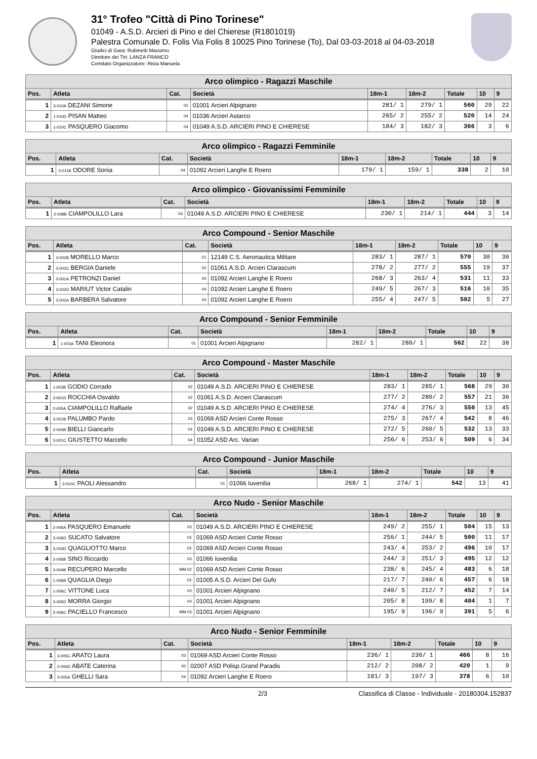31° Trofeo "Città di Pino Torinese"
01049 - A.S.D. Arcieri di Pino e del Chierese (R1801019)
Palestra Comunale D. Folis Via Folis 8 10025 Pino Torinese (To), Dal 03-03-2018 al 04-03-2018
Giudici di Gara: Rubinetti Massimo
Direttore dei Tiri: LANZA FRANCO
Comitato Organizzatore: Rista Manuela
| Arco olimpico - Ragazzi Maschile | | | | | | | | |
| --- | --- | --- | --- | --- | --- | --- | --- | --- |
| Pos. | Atleta | Cat. | Società | 18m-1 | 18m-2 | Totale | 10 | 9 |
| 1 | 3-010A DEZANI Simone | 02 | 01001 Arcieri Alpignano | 281/ 1 | 279/ 1 | 560 | 29 | 22 |
| 2 | 1-010D PISAN Matteo | 04 | 01036 Arcieri Astarco | 265/ 2 | 255/ 2 | 520 | 14 | 24 |
| 3 | 1-010C PASQUERO Giacomo | 04 | 01049 A.S.D. ARCIERI PINO E CHIERESE | 184/ 3 | 182/ 3 | 366 | 3 | 6 |
| Arco olimpico - Ragazzi Femminile | | | | | | | | |
| --- | --- | --- | --- | --- | --- | --- | --- | --- |
| Pos. | Atleta | Cat. | Società | 18m-1 | 18m-2 | Totale | 10 | 9 |
| 1 | 3-011B ODORE Sonia | 04 | 01092 Arcieri Langhe E Roero | 179/ 1 | 159/ 1 | 338 | 2 | 10 |
| Arco olimpico - Giovanissimi Femminile | | | | | | | | |
| --- | --- | --- | --- | --- | --- | --- | --- | --- |
| Pos. | Atleta | Cat. | Società | 18m-1 | 18m-2 | Totale | 10 | 9 |
| 1 | 2-008B CIAMPOLILLO Lara | 04 | 01049 A.S.D. ARCIERI PINO E CHIERESE | 230/ 1 | 214/ 1 | 444 | 3 | 14 |
| Arco Compound - Senior Maschile | | | | | | | | |
| --- | --- | --- | --- | --- | --- | --- | --- | --- |
| Pos. | Atleta | Cat. | Società | 18m-1 | 18m-2 | Totale | 10 | 9 |
| 1 | 3-002B MORELLO Marco | 01 | 12149 C.S. Aeronautica Militare | 283/ 1 | 287/ 1 | 570 | 30 | 30 |
| 2 | 3-002C BERGIA Daniele | 02 | 01061 A.S.D. Arcieri Clarascum | 278/ 2 | 277/ 2 | 555 | 19 | 37 |
| 3 | 3-001A PETRONZI Daniel | 04 | 01092 Arcieri Langhe E Roero | 268/ 3 | 263/ 4 | 531 | 11 | 33 |
| 4 | 3-002D MARIUT Victor Catalin | 04 | 01092 Arcieri Langhe E Roero | 249/ 5 | 267/ 3 | 516 | 10 | 35 |
| 5 | 3-002A BARBERA Salvatore | 04 | 01092 Arcieri Langhe E Roero | 255/ 4 | 247/ 5 | 502 | 5 | 27 |
| Arco Compound - Senior Femminile | | | | | | | | |
| --- | --- | --- | --- | --- | --- | --- | --- | --- |
| Pos. | Atleta | Cat. | Società | 18m-1 | 18m-2 | Totale | 10 | 9 |
| 1 | 1-003A TANI Eleonora | 01 | 01001 Arcieri Alpignano | 282/ 1 | 280/ 1 | 562 | 22 | 38 |
| Arco Compound - Master Maschile | | | | | | | | |
| --- | --- | --- | --- | --- | --- | --- | --- | --- |
| Pos. | Atleta | Cat. | Società | 18m-1 | 18m-2 | Totale | 10 | 9 |
| 1 | 1-003B GODIO Corrado | 02 | 01049 A.S.D. ARCIERI PINO E CHIERESE | 283/ 1 | 285/ 1 | 568 | 29 | 30 |
| 2 | 3-001D ROCCHIA Osvaldo | 02 | 01061 A.S.D. Arcieri Clarascum | 277/ 2 | 280/ 2 | 557 | 21 | 36 |
| 3 | 2-005A CIAMPOLILLO Raffaele | 02 | 01049 A.S.D. ARCIERI PINO E CHIERESE | 274/ 4 | 276/ 3 | 550 | 13 | 45 |
| 4 | 3-001B PALUMBO Pardo | 03 | 01069 ASD Arcieri Conte Rosso | 275/ 3 | 267/ 4 | 542 | 8 | 46 |
| 5 | 2-004B BIELLI Giancarlo | 04 | 01049 A.S.D. ARCIERI PINO E CHIERESE | 272/ 5 | 260/ 5 | 532 | 13 | 33 |
| 6 | 3-001C GIUSTETTO Marcello | 04 | 01052 ASD Arc. Varian | 256/ 6 | 253/ 6 | 509 | 6 | 34 |
| Arco Compound - Junior Maschile | | | | | | | | |
| --- | --- | --- | --- | --- | --- | --- | --- | --- |
| Pos. | Atleta | Cat. | Società | 18m-1 | 18m-2 | Totale | 10 | 9 |
| 1 | 3-010C PAOLI Alessandro | 01 | 01066 Iuvenilia | 268/ 1 | 274/ 1 | 542 | 13 | 41 |
| Arco Nudo - Senior Maschile | | | | | | | | |
| --- | --- | --- | --- | --- | --- | --- | --- | --- |
| Pos. | Atleta | Cat. | Società | 18m-1 | 18m-2 | Totale | 10 | 9 |
| 1 | 2-006A PASQUERO Emanuele | 03 | 01049 A.S.D. ARCIERI PINO E CHIERESE | 249/ 2 | 255/ 1 | 504 | 15 | 13 |
| 2 | 3-006D SUCATO Salvatore | 02 | 01069 ASD Arcieri Conte Rosso | 256/ 1 | 244/ 5 | 500 | 11 | 17 |
| 3 | 3-003D QUAGLIOTTO Marco | 02 | 01069 ASD Arcieri Conte Rosso | 243/ 4 | 253/ 2 | 496 | 10 | 17 |
| 4 | 2-006B SINO Riccardo | 03 | 01066 Iuvenilia | 244/ 3 | 251/ 3 | 495 | 12 | 12 |
| 5 | 3-004B RECUPERO Marcello | MM 02 | 01069 ASD Arcieri Conte Rosso | 238/ 6 | 245/ 4 | 483 | 6 | 18 |
| 6 | 1-006B QUAGLIA Diego | 02 | 01005 A.S.D. Arcieri Del Gufo | 217/ 7 | 240/ 6 | 457 | 6 | 18 |
| 7 | 1-006C VITTONE Luca | 03 | 01001 Arcieri Alpignano | 240/ 5 | 212/ 7 | 452 | 7 | 14 |
| 8 | 3-005D MORRA Giorgio | 04 | 01001 Arcieri Alpignano | 205/ 8 | 199/ 8 | 404 | 1 | 7 |
| 9 | 2-006C PACIELLO Francesco | MM 03 | 01001 Arcieri Alpignano | 195/ 9 | 196/ 9 | 391 | 5 | 6 |
| Arco Nudo - Senior Femminile | | | | | | | | |
| --- | --- | --- | --- | --- | --- | --- | --- | --- |
| Pos. | Atleta | Cat. | Società | 18m-1 | 18m-2 | Totale | 10 | 9 |
| 1 | 3-005C ARATO Laura | 03 | 01069 ASD Arcieri Conte Rosso | 236/ 1 | 230/ 1 | 466 | 8 | 16 |
| 2 | 2-006D ABATE Caterina | 00 | 02007 ASD Polisp.Grand Paradis | 212/ 2 | 208/ 2 | 420 | 1 | 9 |
| 3 | 3-005A GHELLI Sara | 04 | 01092 Arcieri Langhe E Roero | 181/ 3 | 197/ 3 | 378 | 6 | 10 |
2/3 Classifica di Classe - Individuale - 20180304.152837